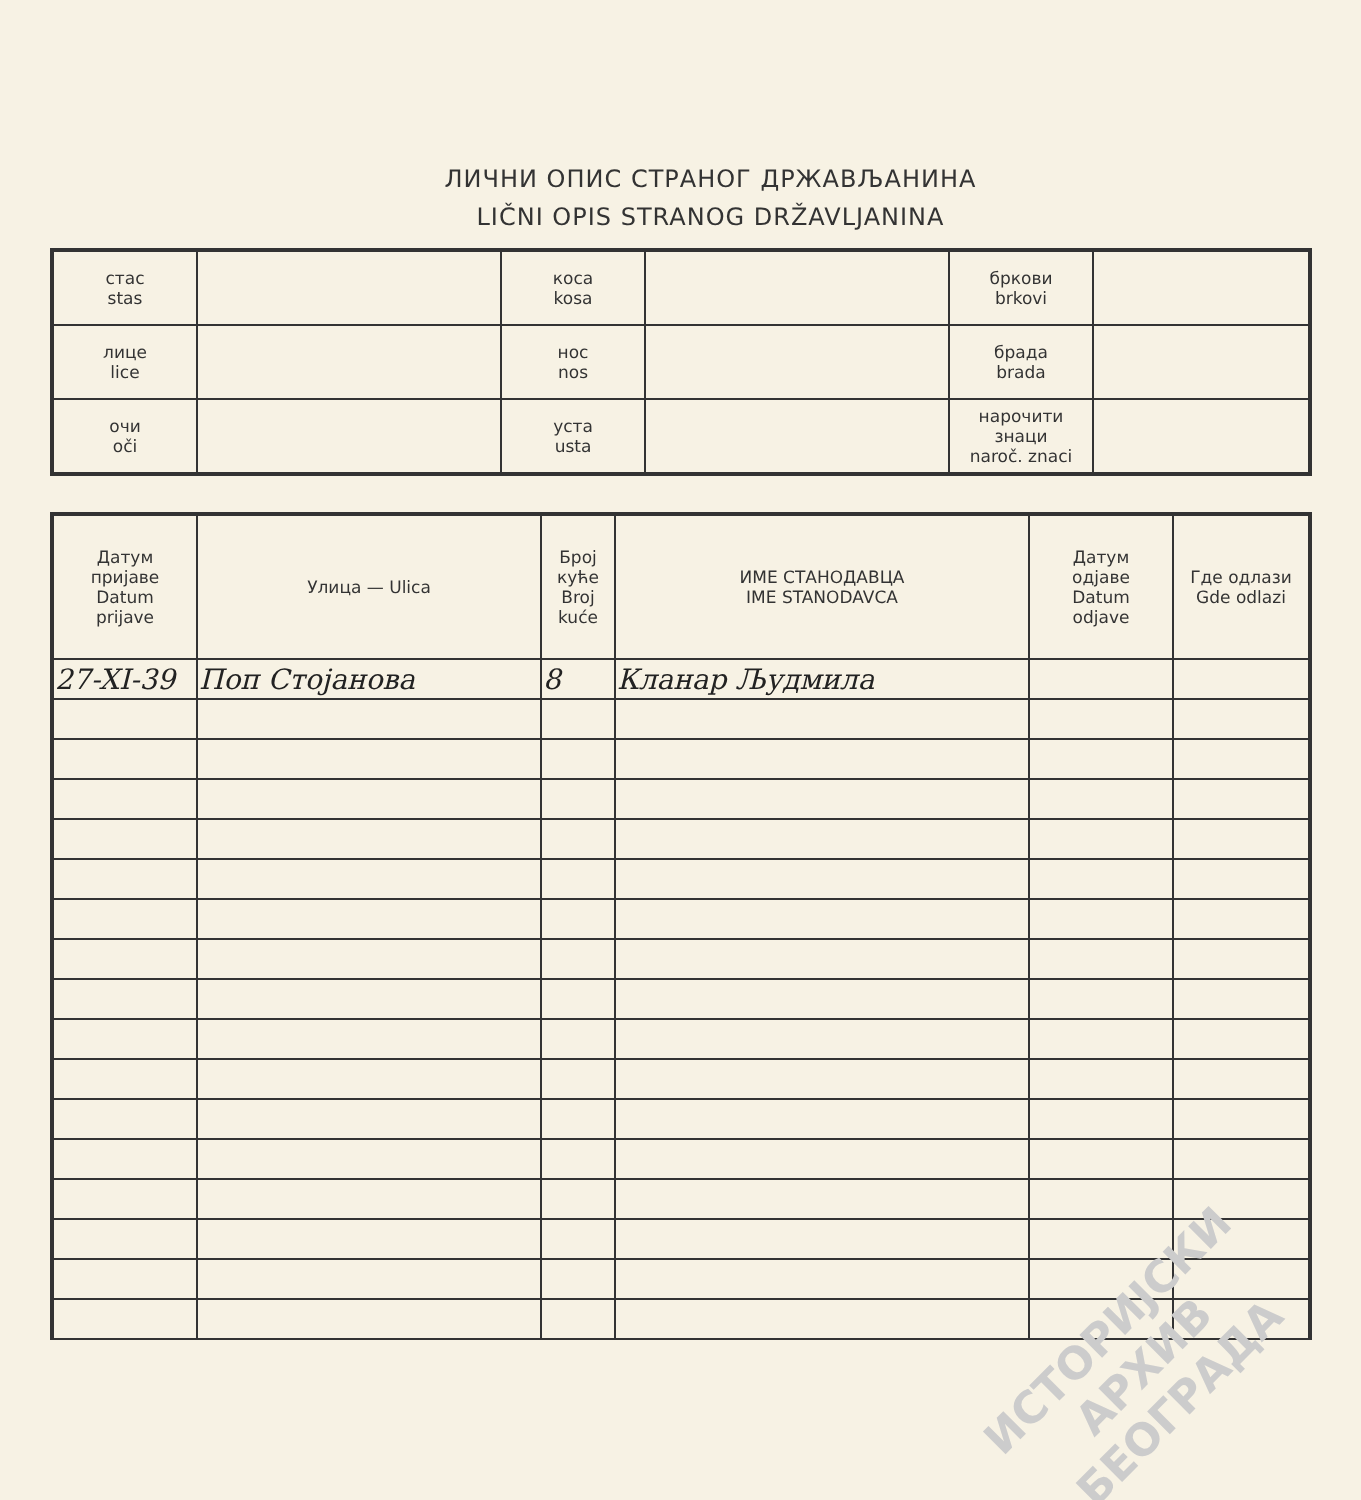ЛИЧНИ ОПИС СТРАНОГ ДРЖАВЉАНИНА
LIČNI OPIS STRANOG DRŽAVLJANINA
| стас stas | | коса kosa | | бркови brkovi | |
| лице lice | | нос nos | | брада brada | |
| очи oči | | уста usta | | нарочити знаци naroč. znaci | |
| Датум пријаве Datum prijave | Улица — Ulica | Број куће Broj kuće | ИМЕ СТАНОДАВЦА IME STANODAVCA | Датум одјаве Datum odjave | Где одлази Gde odlazi |
| --- | --- | --- | --- | --- | --- |
| 27-XI-39 | Поп Стојанова | 8 | Кланар Људмила | | |
ИСТОРИЈСКИ
АРХИВ
БЕОГРАДА